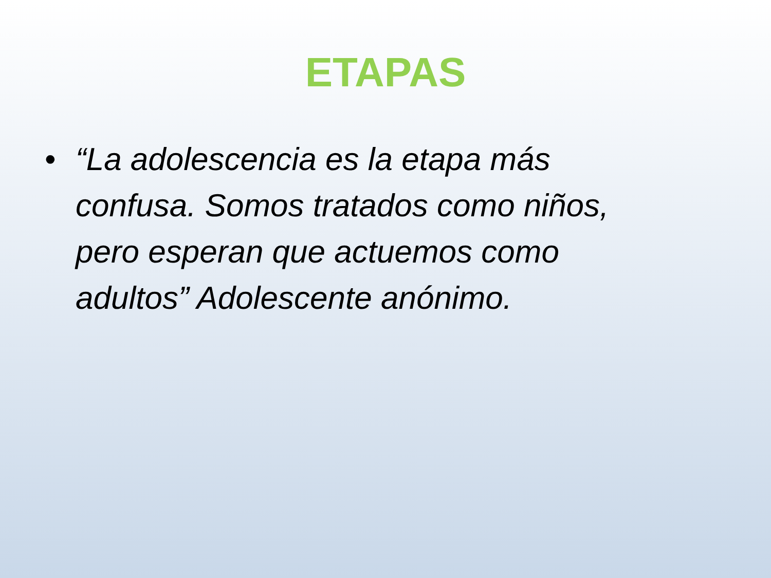ETAPAS
• “La adolescencia es la etapa más confusa. Somos tratados como niños, pero esperan que actuemos como adultos” Adolescente anónimo.